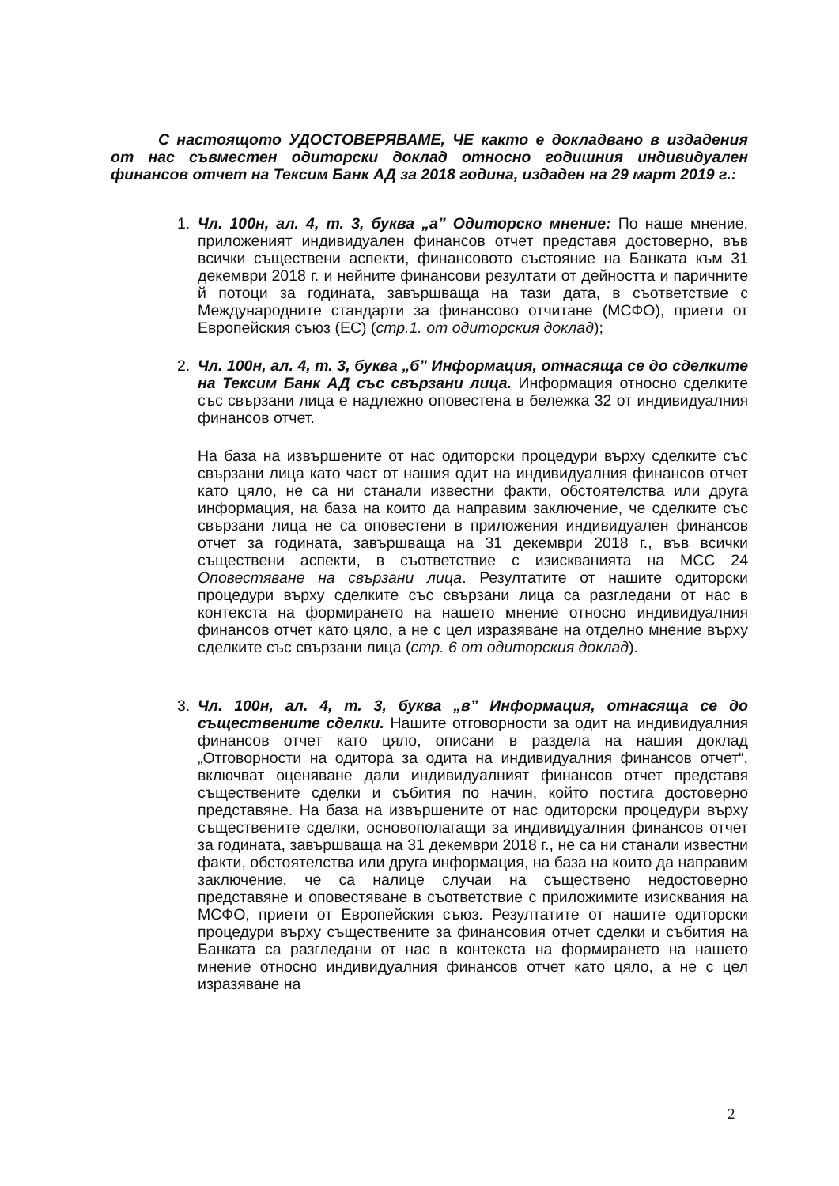С настоящото УДОСТОВЕРЯВАМЕ, ЧЕ както е докладвано в издадения от нас съвместен одиторски доклад относно годишния индивидуален финансов отчет на Тексим Банк АД за 2018 година, издаден на 29 март 2019 г.:
1. Чл. 100н, ал. 4, т. 3, буква „а” Одиторско мнение: По наше мнение, приложеният индивидуален финансов отчет представя достоверно, във всички съществени аспекти, финансовото състояние на Банката към 31 декември 2018 г. и нейните финансови резултати от дейността и паричните й потоци за годината, завършваща на тази дата, в съответствие с Международните стандарти за финансово отчитане (МСФО), приети от Европейския съюз (ЕС) (стр.1. от одиторския доклад);
2. Чл. 100н, ал. 4, т. 3, буква „б” Информация, отнасяща се до сделките на Тексим Банк АД със свързани лица. Информация относно сделките със свързани лица е надлежно оповестена в бележка 32 от индивидуалния финансов отчет.
На база на извършените от нас одиторски процедури върху сделките със свързани лица като част от нашия одит на индивидуалния финансов отчет като цяло, не са ни станали известни факти, обстоятелства или друга информация, на база на които да направим заключение, че сделките със свързани лица не са оповестени в приложения индивидуален финансов отчет за годината, завършваща на 31 декември 2018 г., във всички съществени аспекти, в съответствие с изискванията на МСС 24 Оповестяване на свързани лица. Резултатите от нашите одиторски процедури върху сделките със свързани лица са разгледани от нас в контекста на формирането на нашето мнение относно индивидуалния финансов отчет като цяло, а не с цел изразяване на отделно мнение върху сделките със свързани лица (стр. 6 от одиторския доклад).
3. Чл. 100н, ал. 4, т. 3, буква „в” Информация, отнасяща се до съществените сделки. Нашите отговорности за одит на индивидуалния финансов отчет като цяло, описани в раздела на нашия доклад „Отговорности на одитора за одита на индивидуалния финансов отчет“, включват оценяване дали индивидуалният финансов отчет представя съществените сделки и събития по начин, който постига достоверно представяне. На база на извършените от нас одиторски процедури върху съществените сделки, основополагащи за индивидуалния финансов отчет за годината, завършваща на 31 декември 2018 г., не са ни станали известни факти, обстоятелства или друга информация, на база на които да направим заключение, че са налице случаи на съществено недостоверно представяне и оповестяване в съответствие с приложимите изисквания на МСФО, приети от Европейския съюз. Резултатите от нашите одиторски процедури върху съществените за финансовия отчет сделки и събития на Банката са разгледани от нас в контекста на формирането на нашето мнение относно индивидуалния финансов отчет като цяло, а не с цел изразяване на
2